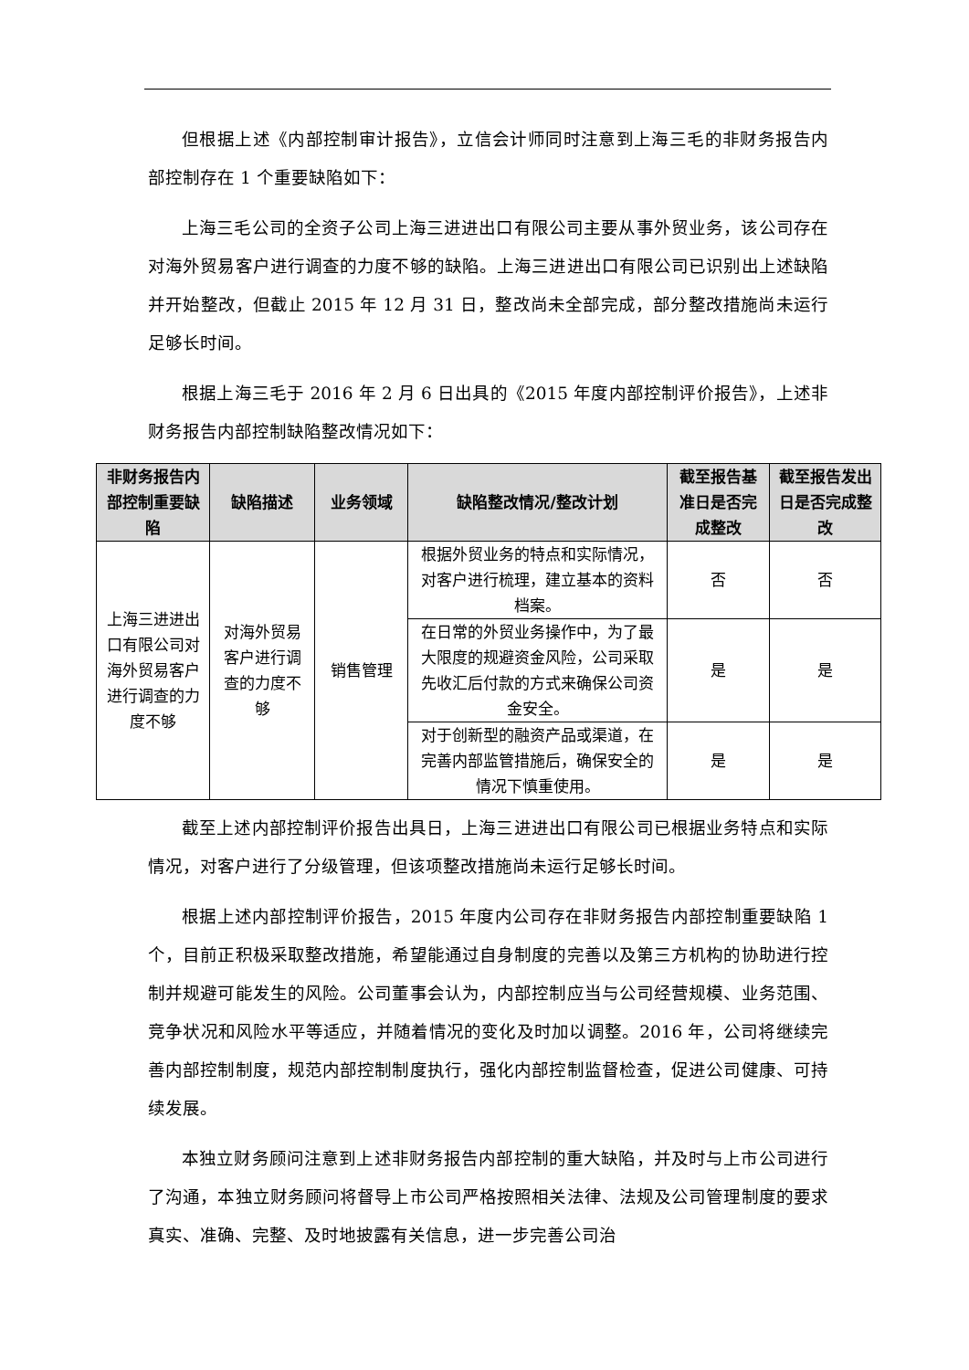但根据上述《内部控制审计报告》，立信会计师同时注意到上海三毛的非财务报告内部控制存在 1 个重要缺陷如下：
上海三毛公司的全资子公司上海三进进出口有限公司主要从事外贸业务，该公司存在对海外贸易客户进行调查的力度不够的缺陷。上海三进进出口有限公司已识别出上述缺陷并开始整改，但截止 2015 年 12 月 31 日，整改尚未全部完成，部分整改措施尚未运行足够长时间。
根据上海三毛于 2016 年 2 月 6 日出具的《2015 年度内部控制评价报告》，上述非财务报告内部控制缺陷整改情况如下：
| 非财务报告内部控制重要缺陷 | 缺陷描述 | 业务领域 | 缺陷整改情况/整改计划 | 截至报告基准日是否完成整改 | 截至报告发出日是否完成整改 |
| --- | --- | --- | --- | --- | --- |
| 上海三进进出口有限公司对海外贸易客户进行调查的力度不够 | 对海外贸易客户进行调查的力度不够 | 销售管理 | 根据外贸业务的特点和实际情况，对客户进行梳理，建立基本的资料档案。 | 否 | 否 |
| | | | 在日常的外贸业务操作中，为了最大限度的规避资金风险，公司采取先收汇后付款的方式来确保公司资金安全。 | 是 | 是 |
| | | | 对于创新型的融资产品或渠道，在完善内部监管措施后，确保安全的情况下慎重使用。 | 是 | 是 |
截至上述内部控制评价报告出具日，上海三进进出口有限公司已根据业务特点和实际情况，对客户进行了分级管理，但该项整改措施尚未运行足够长时间。
根据上述内部控制评价报告，2015 年度内公司存在非财务报告内部控制重要缺陷 1 个，目前正积极采取整改措施，希望能通过自身制度的完善以及第三方机构的协助进行控制并规避可能发生的风险。公司董事会认为，内部控制应当与公司经营规模、业务范围、竞争状况和风险水平等适应，并随着情况的变化及时加以调整。2016 年，公司将继续完善内部控制制度，规范内部控制制度执行，强化内部控制监督检查，促进公司健康、可持续发展。
本独立财务顾问注意到上述非财务报告内部控制的重大缺陷，并及时与上市公司进行了沟通，本独立财务顾问将督导上市公司严格按照相关法律、法规及公司管理制度的要求真实、准确、完整、及时地披露有关信息，进一步完善公司治